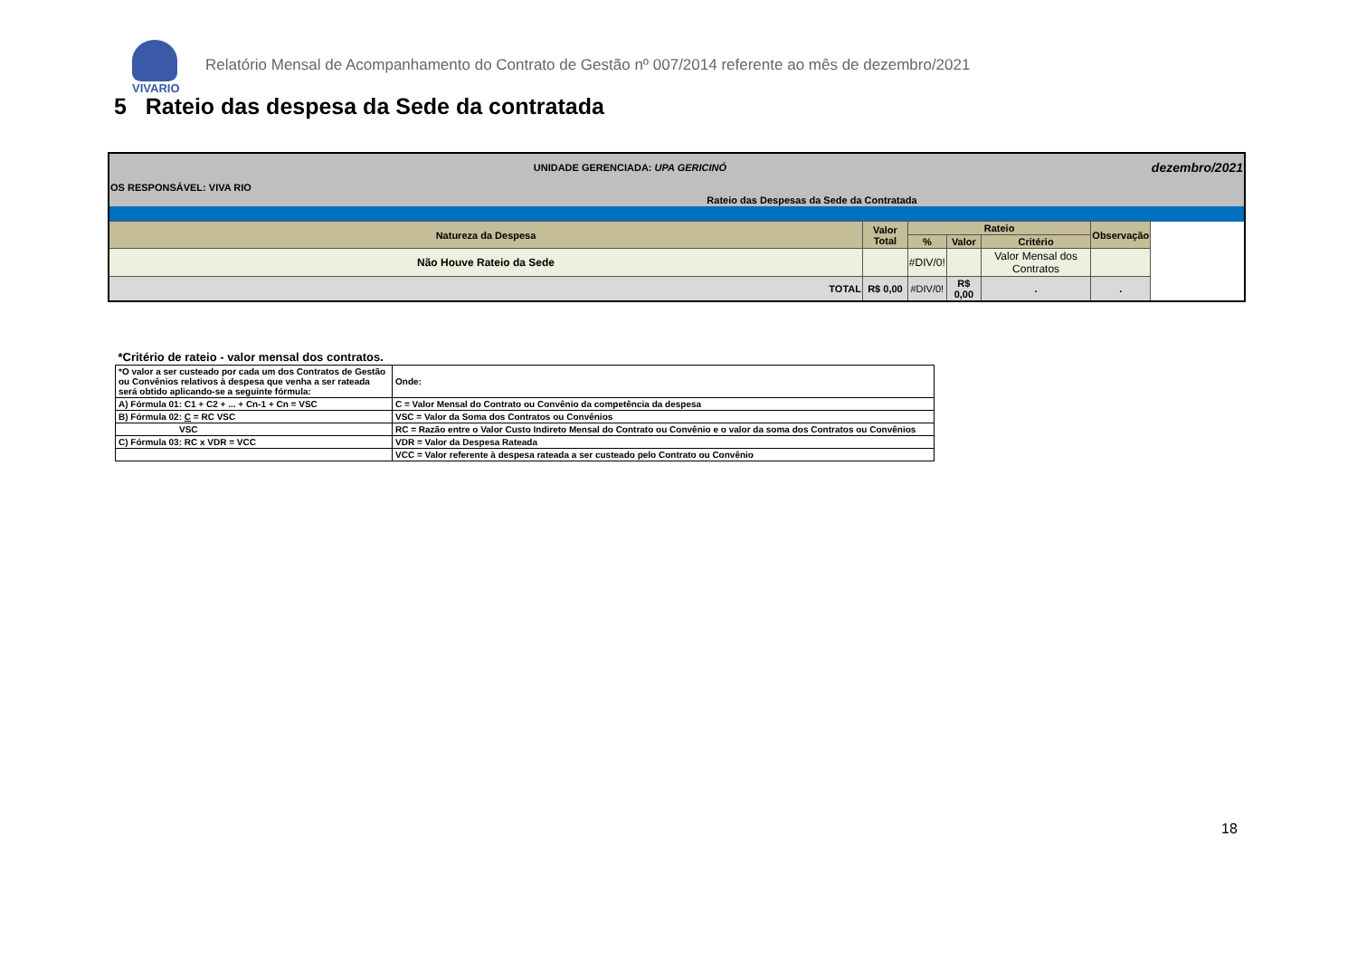VIVARIO
Relatório Mensal de Acompanhamento do Contrato de Gestão nº 007/2014 referente ao mês de dezembro/2021
5 Rateio das despesa da Sede da contratada
| UNIDADE GERENCIADA: UPA GERICINÓ | | | | | | dezembro/2021 |
| OS RESPONSÁVEL: VIVA RIO | | | | | | |
| Rateio das Despesas da Sede da Contratada | | | | | | |
| Natureza da Despesa | Valor Total | Rateio | | | Observação | |
| | | % | Valor | Critério | | |
| Não Houve Rateio da Sede | | #DIV/0! | | Valor Mensal dos Contratos | | |
| TOTAL | R$ 0,00 | #DIV/0! | R$ 0,00 | . | . | |
| *Critério de rateio - valor mensal dos contratos. | |
| *O valor a ser custeado por cada um dos Contratos de Gestão ou Convênios relativos à despesa que venha a ser rateada será obtido aplicando-se a seguinte fórmula: | Onde: |
| A) Fórmula 01: C1 + C2 + ... + Cn-1 + Cn = VSC | C = Valor Mensal do Contrato ou Convênio da competência da despesa |
| B) Fórmula 02: C = RC VSC | VSC = Valor da Soma dos Contratos ou Convênios |
| VSC | RC = Razão entre o Valor Custo Indireto Mensal do Contrato ou Convênio e o valor da soma dos Contratos ou Convênios |
| C) Fórmula 03: RC x VDR = VCC | VDR = Valor da Despesa Rateada |
| | VCC = Valor referente à despesa rateada a ser custeado pelo Contrato ou Convênio |
18